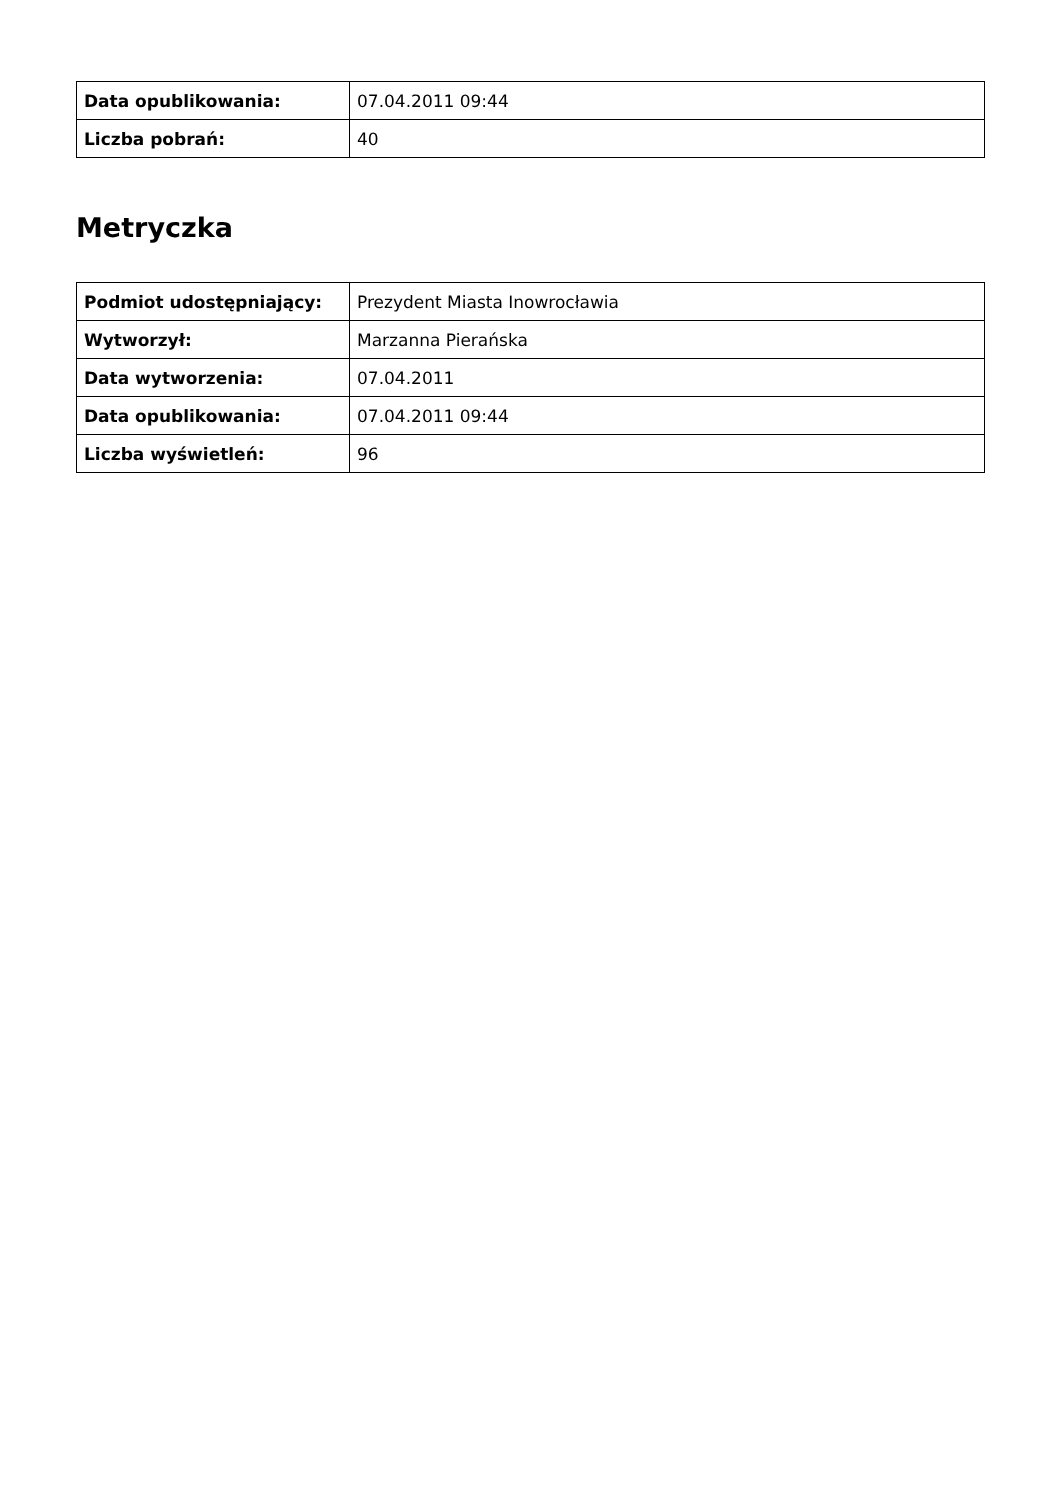| Data opublikowania: | 07.04.2011 09:44 |
| Liczba pobrań: | 40 |
Metryczka
| Podmiot udostępniający: | Prezydent Miasta Inowrocławia |
| Wytworzył: | Marzanna Pierańska |
| Data wytworzenia: | 07.04.2011 |
| Data opublikowania: | 07.04.2011 09:44 |
| Liczba wyświetleń: | 96 |